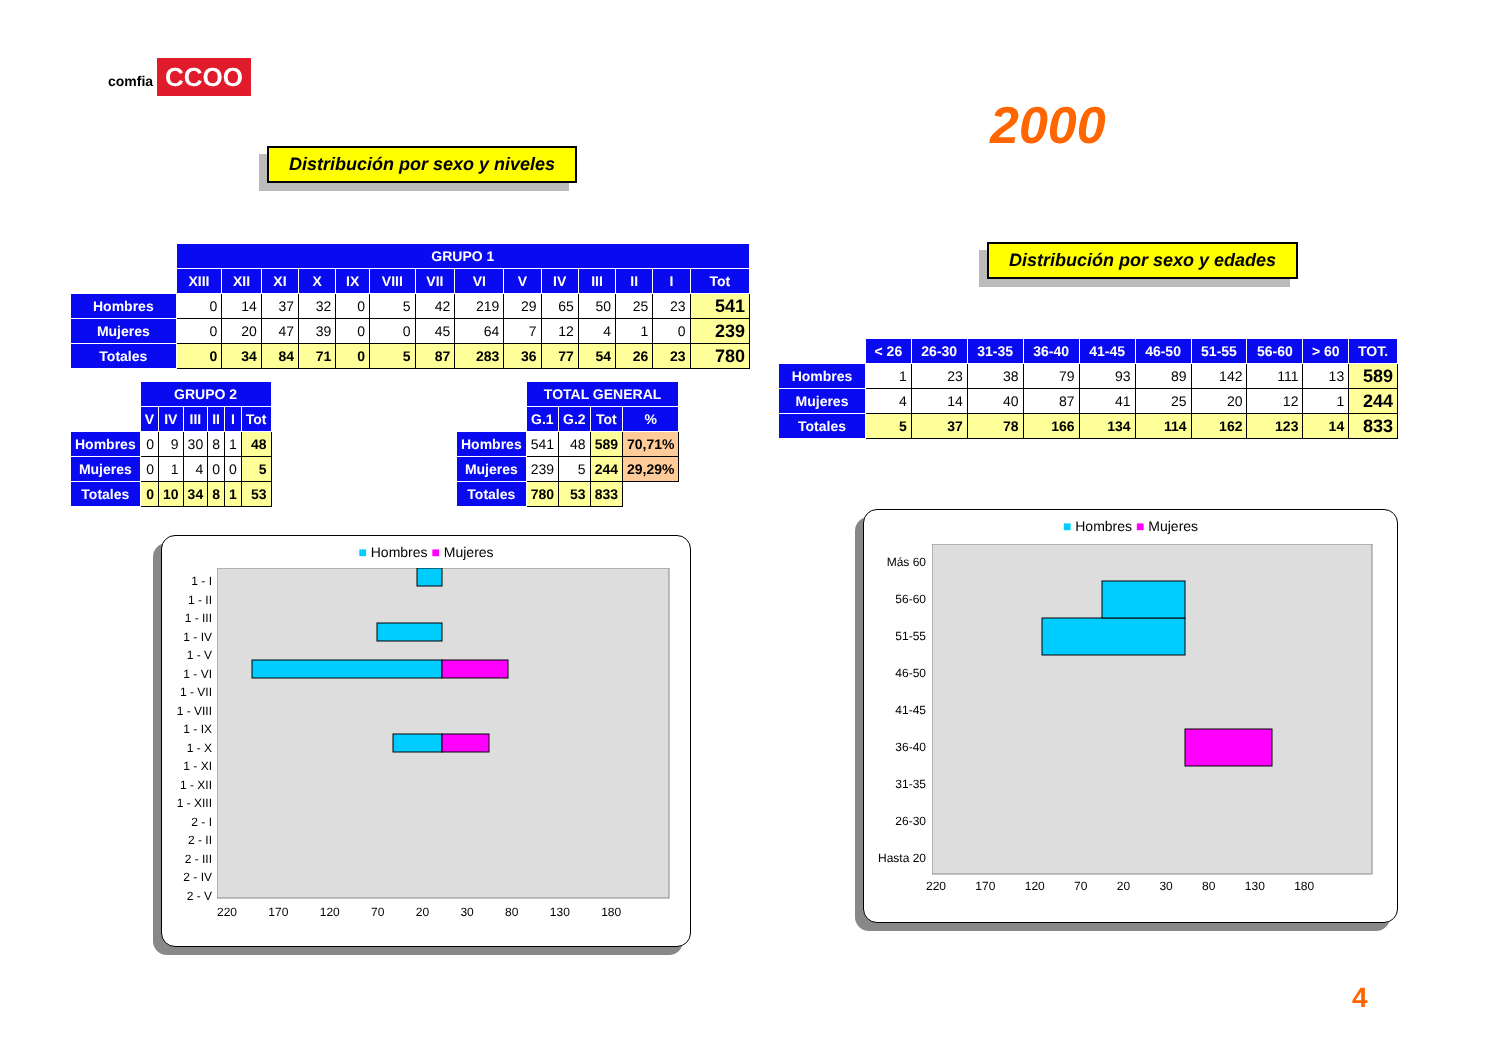comfia CCOO
2000
Distribución por sexo y niveles
Distribución por sexo y edades
| | GRUPO 1 | | | | | | | | | | | | | |
| | XIII | XII | XI | X | IX | VIII | VII | VI | V | IV | III | II | I | Tot |
| Hombres | 0 | 14 | 37 | 32 | 0 | 5 | 42 | 219 | 29 | 65 | 50 | 25 | 23 | 541 |
| Mujeres | 0 | 20 | 47 | 39 | 0 | 0 | 45 | 64 | 7 | 12 | 4 | 1 | 0 | 239 |
| Totales | 0 | 34 | 84 | 71 | 0 | 5 | 87 | 283 | 36 | 77 | 54 | 26 | 23 | 780 |
| | GRUPO 2 | | | | | |
| | V | IV | III | II | I | Tot |
| Hombres | 0 | 9 | 30 | 8 | 1 | 48 |
| Mujeres | 0 | 1 | 4 | 0 | 0 | 5 |
| Totales | 0 | 10 | 34 | 8 | 1 | 53 |
| | TOTAL GENERAL | | | |
| | G.1 | G.2 | Tot | % |
| Hombres | 541 | 48 | 589 | 70,71% |
| Mujeres | 239 | 5 | 244 | 29,29% |
| Totales | 780 | 53 | 833 | |
| | < 26 | 26-30 | 31-35 | 36-40 | 41-45 | 46-50 | 51-55 | 56-60 | > 60 | TOT. |
| Hombres | 1 | 23 | 38 | 79 | 93 | 89 | 142 | 111 | 13 | 589 |
| Mujeres | 4 | 14 | 40 | 87 | 41 | 25 | 20 | 12 | 1 | 244 |
| Totales | 5 | 37 | 78 | 166 | 134 | 114 | 162 | 123 | 14 | 833 |
■ Hombres ■ Mujeres
1 - I
1 - II
1 - III
1 - IV
1 - V
1 - VI
1 - VII
1 - VIII
1 - IX
1 - X
1 - XI
1 - XII
1 - XIII
2 - I
2 - II
2 - III
2 - IV
2 - V
220 170 120 70 20 30 80 130 180
■ Hombres ■ Mujeres
Más 60
56-60
51-55
46-50
41-45
36-40
31-35
26-30
Hasta 20
220 170 120 70 20 30 80 130 180
4